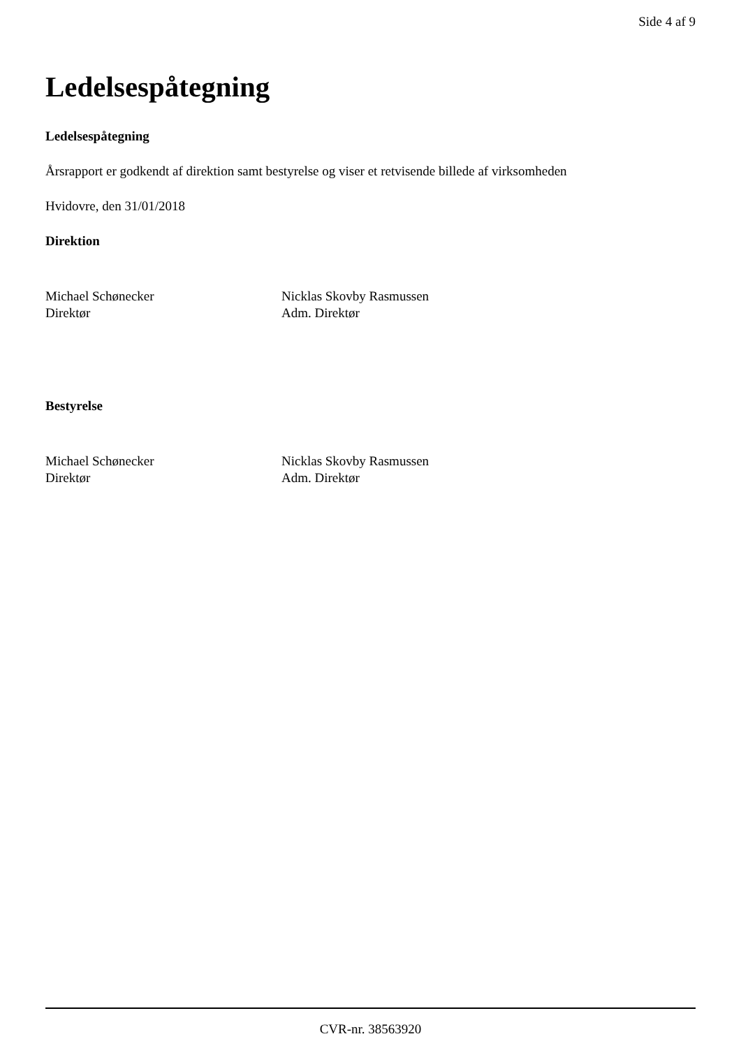Side 4 af 9
Ledelsespåtegning
Ledelsespåtegning
Årsrapport er godkendt af direktion samt bestyrelse og viser et retvisende billede af virksomheden
Hvidovre, den 31/01/2018
Direktion
Michael Schønecker
Direktør
Nicklas Skovby Rasmussen
Adm. Direktør
Bestyrelse
Michael Schønecker
Direktør
Nicklas Skovby Rasmussen
Adm. Direktør
CVR-nr. 38563920